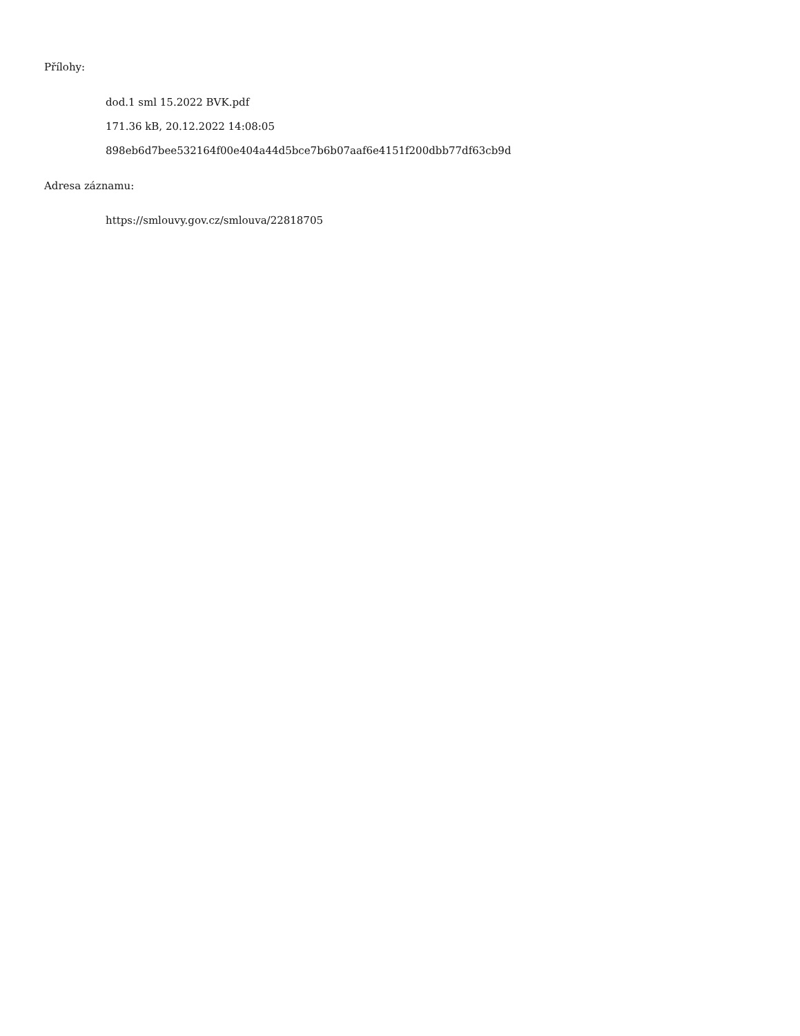Přílohy:
dod.1 sml 15.2022 BVK.pdf
171.36 kB, 20.12.2022 14:08:05
898eb6d7bee532164f00e404a44d5bce7b6b07aaf6e4151f200dbb77df63cb9d
Adresa záznamu:
https://smlouvy.gov.cz/smlouva/22818705